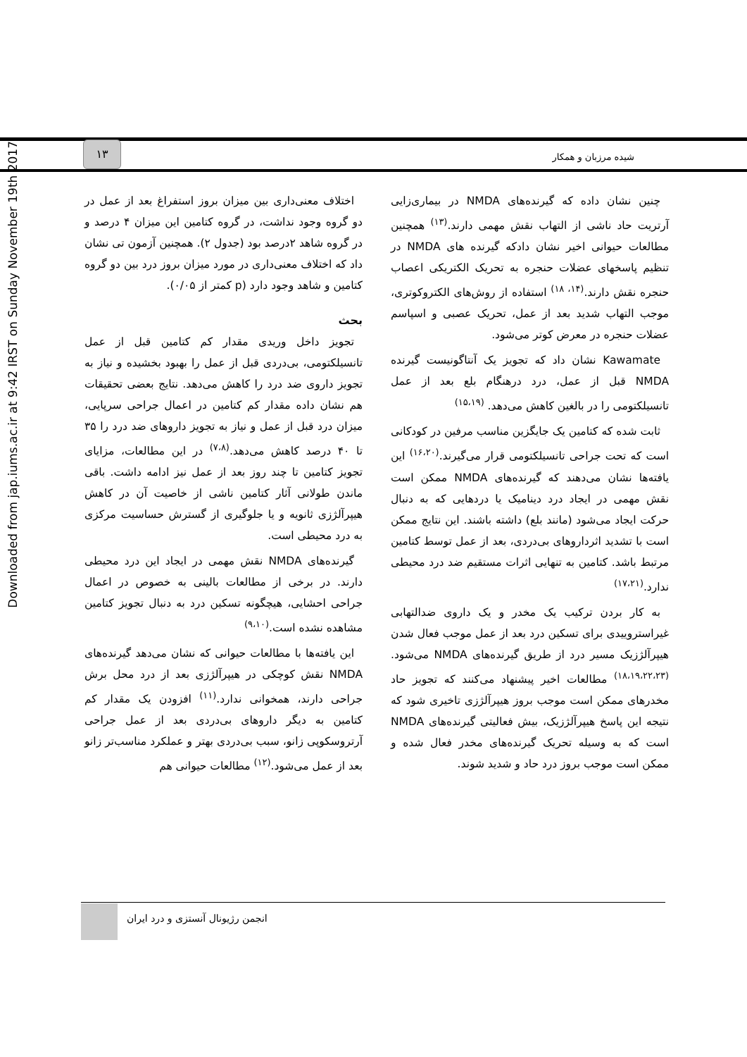Downloaded from jap.iums.ac.ir at 9:42 IRST on Sunday November 19th 2017
۱۳
شیده مرزبان و همکار
اختلاف معنی‌داری بین میزان بروز استفراغ بعد از عمل در دو گروه وجود نداشت، در گروه کتامین این میزان ۴ درصد و در گروه شاهد ۲درصد بود (جدول ۲). همچنین آزمون تی نشان داد که اختلاف معنی‌داری در مورد میزان بروز درد بین دو گروه کتامین و شاهد وجود دارد (p کمتر از ۰/۰۵).
بحث
تجویز داخل وریدی مقدار کم کتامین قبل از عمل تانسیلکتومی، بی‌دردی قبل از عمل را بهبود بخشیده و نیاز به تجویز داروی ضد درد را کاهش می‌دهد. نتایج بعضی تحقیقات هم نشان داده مقدار کم کتامین در اعمال جراحی سرپایی، میزان درد قبل از عمل و نیاز به تجویز داروهای ضد درد را ۳۵ تا ۴۰ درصد کاهش می‌دهد.<sup>(۷،۸)</sup> در این مطالعات، مزایای تجویز کتامین تا چند روز بعد از عمل نیز ادامه داشت. باقی ماندن طولانی آثار کتامین ناشی از خاصیت آن در کاهش هیپرآلژزی ثانویه و یا جلوگیری از گسترش حساسیت مرکزی به درد محیطی است.
گیرنده‌های NMDA نقش مهمی در ایجاد این درد محیطی دارند. در برخی از مطالعات بالینی به خصوص در اعمال جراحی احشایی، هیچگونه تسکین درد به دنبال تجویز کتامین مشاهده نشده است.<sup>(۹،۱۰)</sup>
این یافته‌ها با مطالعات حیوانی که نشان می‌دهد گیرنده‌های NMDA نقش کوچکی در هیپرآلژزی بعد از درد محل برش جراحی دارند، همخوانی ندارد.<sup>(۱۱)</sup> افزودن یک مقدار کم کتامین به دیگر داروهای بی‌دردی بعد از عمل جراحی آرتروسکوپی زانو، سبب بی‌دردی بهتر و عملکرد مناسب‌تر زانو بعد از عمل می‌شود.<sup>(۱۲)</sup> مطالعات حیوانی هم
چنین نشان داده که گیرنده‌های NMDA در بیماری‌زایی آرتریت حاد ناشی از التهاب نقش مهمی دارند.<sup>(۱۳)</sup> همچنین مطالعات حیوانی اخیر نشان دادکه گیرنده های NMDA در تنظیم پاسخهای عضلات حنجره به تحریک الکتریکی اعصاب حنجره نقش دارند.<sup>(۱۴، ۱۸)</sup> استفاده از روش‌های الکتروکوتری، موجب التهاب شدید بعد از عمل، تحریک عصبی و اسپاسم عضلات حنجره در معرض کوتر می‌شود.
Kawamate نشان داد که تجویز یک آنتاگونیست گیرنده NMDA قبل از عمل، درد درهنگام بلع بعد از عمل تانسیلکتومی را در بالغین کاهش می‌دهد. <sup>(۱۵،۱۹)</sup>
ثابت شده که کتامین یک جایگزین مناسب مرفین در کودکانی است که تحت جراحی تانسیلکتومی قرار می‌گیرند.<sup>(۱۶،۲۰)</sup> این یافته‌ها نشان می‌دهند که گیرنده‌های NMDA ممکن است نقش مهمی در ایجاد درد دینامیک یا دردهایی که به دنبال حرکت ایجاد می‌شود (مانند بلع) داشته باشند. این نتایج ممکن است با تشدید اثرداروهای بی‌دردی، بعد از عمل توسط کتامین مرتبط باشد. کتامین به تنهایی اثرات مستقیم ضد درد محیطی ندارد.<sup>(۱۷،۲۱)</sup>
به کار بردن ترکیب یک مخدر و یک داروی ضدالتهابی غیراستروییدی برای تسکین درد بعد از عمل موجب فعال شدن هیپرآلژزیک مسیر درد از طریق گیرنده‌های NMDA می‌شود. <sup>(۱۸،۱۹،۲۲،۲۳)</sup> مطالعات اخیر پیشنهاد می‌کنند که تجویز حاد مخدرهای ممکن است موجب بروز هیپرآلژزی تاخیری شود که نتیجه این پاسخ هیپرآلژزیک، بیش فعالیتی گیرنده‌های NMDA است که به وسیله تحریک گیرنده‌های مخدر فعال شده و ممکن است موجب بروز درد حاد و شدید شوند.
انجمن رژیونال آنستزی و درد ایران